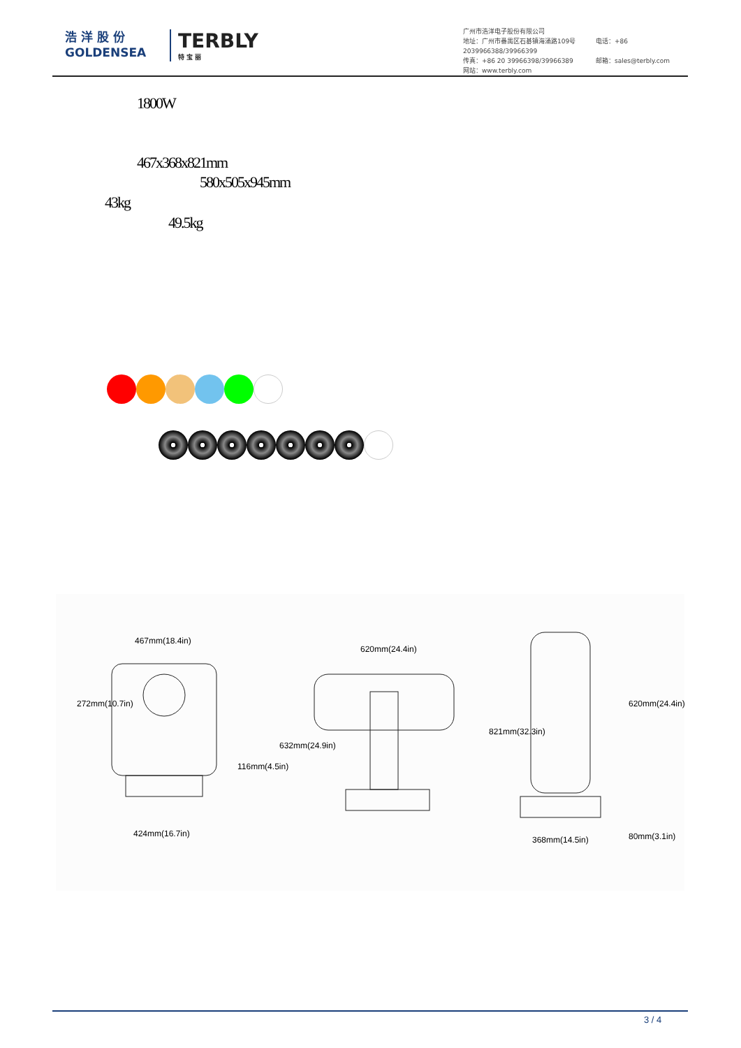浩 洋 股 份
GOLDENSEA
TERBLY
特 宝 丽
广州市浩洋电子股份有限公司
地址：广州市番禺区石碁镇海涌路109号 电话：+86 2039966388/39966399
传真：+86 20 39966398/39966389 邮箱：sales@terbly.com
网站：www.terbly.com
1800W
467x368x821mm
580x505x945mm
43kg
49.5kg
467mm(18.4in)
272mm(10.7in)
116mm(4.5in)
424mm(16.7in)
620mm(24.4in)
632mm(24.9in)
821mm(32.3in)
620mm(24.4in)
368mm(14.5in) 80mm(3.1in)
3 / 4